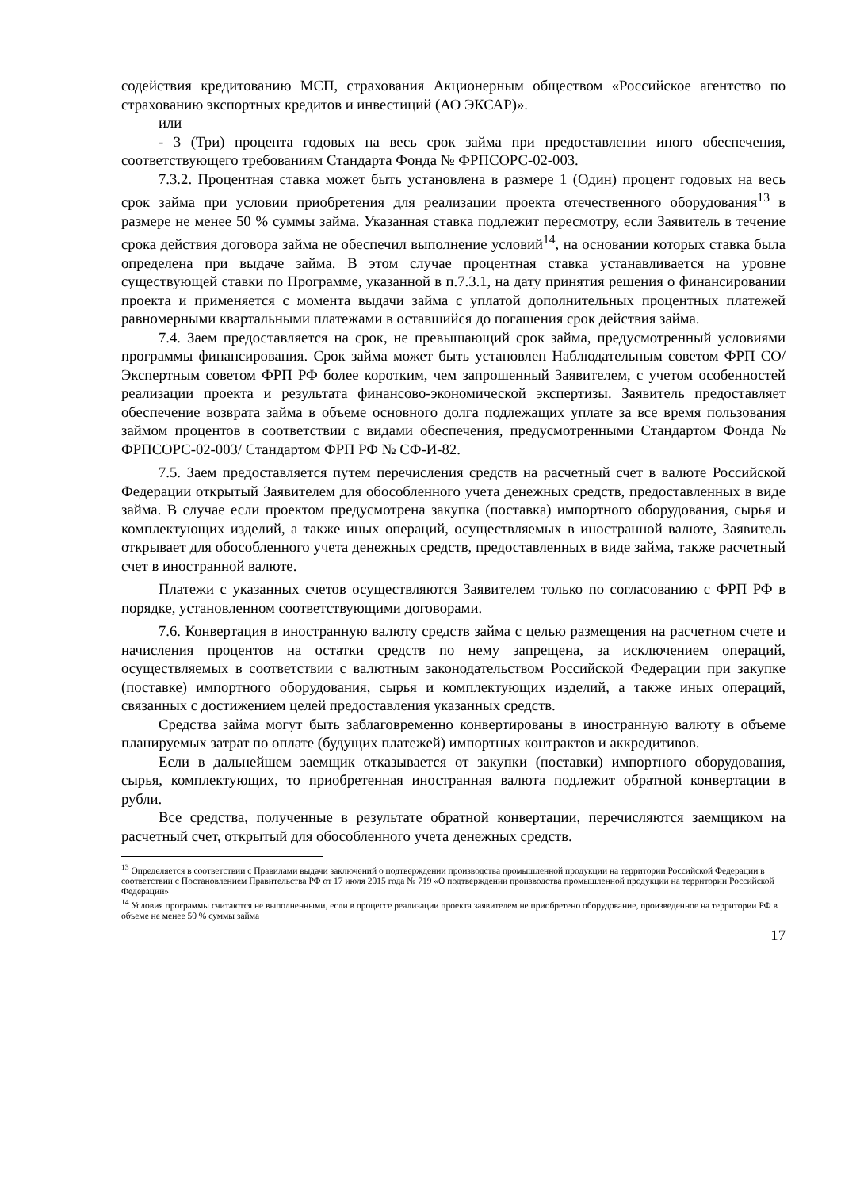содействия кредитованию МСП, страхования Акционерным обществом «Российское агентство по страхованию экспортных кредитов и инвестиций (АО ЭКСАР)».
или
- 3 (Три) процента годовых на весь срок займа при предоставлении иного обеспечения, соответствующего требованиям Стандарта Фонда № ФРПСОРС-02-003.
7.3.2. Процентная ставка может быть установлена в размере 1 (Один) процент годовых на весь срок займа при условии приобретения для реализации проекта отечественного оборудования<sup>13</sup> в размере не менее 50 % суммы займа. Указанная ставка подлежит пересмотру, если Заявитель в течение срока действия договора займа не обеспечил выполнение условий<sup>14</sup>, на основании которых ставка была определена при выдаче займа. В этом случае процентная ставка устанавливается на уровне существующей ставки по Программе, указанной в п.7.3.1, на дату принятия решения о финансировании проекта и применяется с момента выдачи займа с уплатой дополнительных процентных платежей равномерными квартальными платежами в оставшийся до погашения срок действия займа.
7.4. Заем предоставляется на срок, не превышающий срок займа, предусмотренный условиями программы финансирования. Срок займа может быть установлен Наблюдательным советом ФРП СО/ Экспертным советом ФРП РФ более коротким, чем запрошенный Заявителем, с учетом особенностей реализации проекта и результата финансово-экономической экспертизы. Заявитель предоставляет обеспечение возврата займа в объеме основного долга подлежащих уплате за все время пользования займом процентов в соответствии с видами обеспечения, предусмотренными Стандартом Фонда № ФРПСОРС-02-003/ Стандартом ФРП РФ № СФ-И-82.
7.5. Заем предоставляется путем перечисления средств на расчетный счет в валюте Российской Федерации открытый Заявителем для обособленного учета денежных средств, предоставленных в виде займа. В случае если проектом предусмотрена закупка (поставка) импортного оборудования, сырья и комплектующих изделий, а также иных операций, осуществляемых в иностранной валюте, Заявитель открывает для обособленного учета денежных средств, предоставленных в виде займа, также расчетный счет в иностранной валюте.
Платежи с указанных счетов осуществляются Заявителем только по согласованию с ФРП РФ в порядке, установленном соответствующими договорами.
7.6. Конвертация в иностранную валюту средств займа с целью размещения на расчетном счете и начисления процентов на остатки средств по нему запрещена, за исключением операций, осуществляемых в соответствии с валютным законодательством Российской Федерации при закупке (поставке) импортного оборудования, сырья и комплектующих изделий, а также иных операций, связанных с достижением целей предоставления указанных средств.
Средства займа могут быть заблаговременно конвертированы в иностранную валюту в объеме планируемых затрат по оплате (будущих платежей) импортных контрактов и аккредитивов.
Если в дальнейшем заемщик отказывается от закупки (поставки) импортного оборудования, сырья, комплектующих, то приобретенная иностранная валюта подлежит обратной конвертации в рубли.
Все средства, полученные в результате обратной конвертации, перечисляются заемщиком на расчетный счет, открытый для обособленного учета денежных средств.
<sup>13</sup> Определяется в соответствии с Правилами выдачи заключений о подтверждении производства промышленной продукции на территории Российской Федерации в соответствии с Постановлением Правительства РФ от 17 июля 2015 года № 719 «О подтверждении производства промышленной продукции на территории Российской Федерации»
<sup>14</sup> Условия программы считаются не выполненными, если в процессе реализации проекта заявителем не приобретено оборудование, произведенное на территории РФ в объеме не менее 50 % суммы займа
17